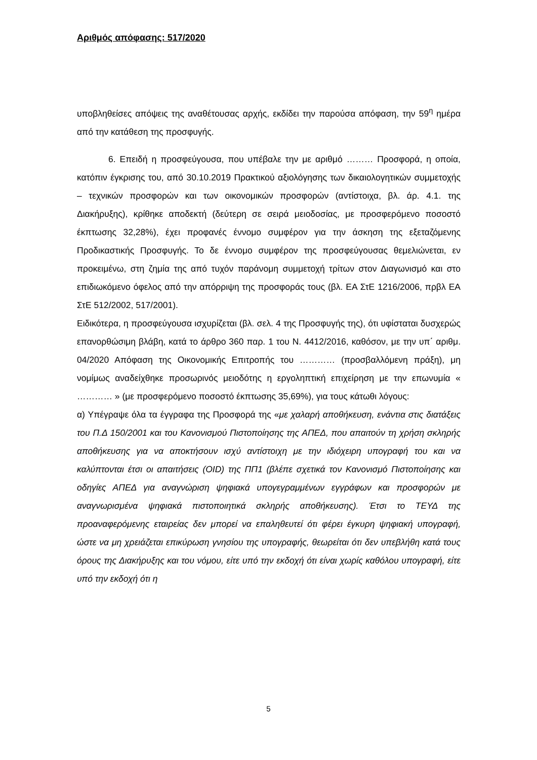Αριθμός απόφασης: 517/2020
υποβληθείσες απόψεις της αναθέτουσας αρχής, εκδίδει την παρούσα απόφαση, την 59<sup>η</sup> ημέρα από την κατάθεση της προσφυγής.
6. Επειδή η προσφεύγουσα, που υπέβαλε την με αριθμό ……… Προσφορά, η οποία, κατόπιν έγκρισης του, από 30.10.2019 Πρακτικού αξιολόγησης των δικαιολογητικών συμμετοχής – τεχνικών προσφορών και των οικονομικών προσφορών (αντίστοιχα, βλ. άρ. 4.1. της Διακήρυξης), κρίθηκε αποδεκτή (δεύτερη σε σειρά μειοδοσίας, με προσφερόμενο ποσοστό έκπτωσης 32,28%), έχει προφανές έννομο συμφέρον για την άσκηση της εξεταζόμενης Προδικαστικής Προσφυγής. Το δε έννομο συμφέρον της προσφεύγουσας θεμελιώνεται, εν προκειμένω, στη ζημία της από τυχόν παράνομη συμμετοχή τρίτων στον Διαγωνισμό και στο επιδιωκόμενο όφελος από την απόρριψη της προσφοράς τους (βλ. ΕΑ ΣτΕ 1216/2006, πρβλ ΕΑ ΣτΕ 512/2002, 517/2001).
Ειδικότερα, η προσφεύγουσα ισχυρίζεται (βλ. σελ. 4 της Προσφυγής της), ότι υφίσταται δυσχερώς επανορθώσιμη βλάβη, κατά το άρθρο 360 παρ. 1 του Ν. 4412/2016, καθόσον, με την υπ΄ αριθμ. 04/2020 Απόφαση της Οικονομικής Επιτροπής του ………… (προσβαλλόμενη πράξη), μη νομίμως αναδείχθηκε προσωρινός μειοδότης η εργοληπτική επιχείρηση με την επωνυμία « ………… » (με προσφερόμενο ποσοστό έκπτωσης 35,69%), για τους κάτωθι λόγους:
α) Υπέγραψε όλα τα έγγραφα της Προσφορά της «με χαλαρή αποθήκευση, ενάντια στις διατάξεις του Π.Δ 150/2001 και του Κανονισμού Πιστοποίησης της ΑΠΕΔ, που απαιτούν τη χρήση σκληρής αποθήκευσης για να αποκτήσουν ισχύ αντίστοιχη με την ιδιόχειρη υπογραφή του και να καλύπτονται έτσι οι απαιτήσεις (OID) της ΠΠ1 (βλέπε σχετικά τον Κανονισμό Πιστοποίησης και οδηγίες ΑΠΕΔ για αναγνώριση ψηφιακά υπογεγραμμένων εγγράφων και προσφορών με αναγνωρισμένα ψηφιακά πιστοποιητικά σκληρής αποθήκευσης). Έτσι το ΤΕΥΔ της προαναφερόμενης εταιρείας δεν μπορεί να επαληθευτεί ότι φέρει έγκυρη ψηφιακή υπογραφή, ώστε να μη χρειάζεται επικύρωση γνησίου της υπογραφής, θεωρείται ότι δεν υπεβλήθη κατά τους όρους της Διακήρυξης και του νόμου, είτε υπό την εκδοχή ότι είναι χωρίς καθόλου υπογραφή, είτε υπό την εκδοχή ότι η
5